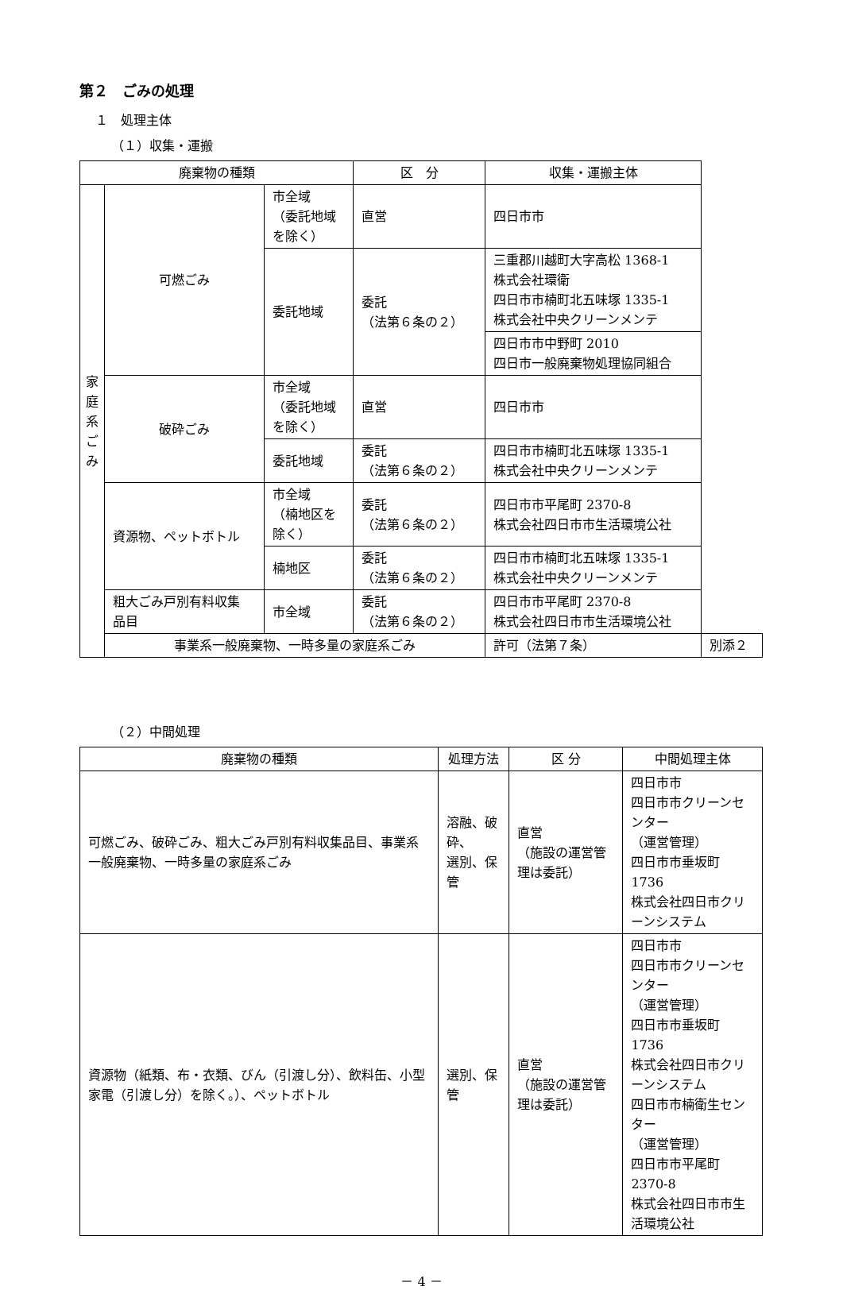第２　ごみの処理
１　処理主体
（１）収集・運搬
| 廃棄物の種類 | | | 区 分 | 収集・運搬主体 | |
| --- | --- | --- | --- | --- | --- |
| 家 庭 系 ご み | 可燃ごみ | 市全域 （委託地域 を除く） | 直営 | 四日市市 | |
| | | 委託地域 | 委託 （法第６条の２） | 三重郡川越町大字高松 1368-1 株式会社環衛 四日市市楠町北五味塚 1335-1 株式会社中央クリーンメンテ | |
| | | | | 四日市市中野町 2010 四日市一般廃棄物処理協同組合 | |
| | 破砕ごみ | 市全域 （委託地域 を除く） | 直営 | 四日市市 | |
| | | 委託地域 | 委託 （法第６条の２） | 四日市市楠町北五味塚 1335-1 株式会社中央クリーンメンテ | |
| | 資源物、ペットボトル | 市全域 （楠地区を 除く） | 委託 （法第６条の２） | 四日市市平尾町 2370-8 株式会社四日市市生活環境公社 | |
| | | 楠地区 | 委託 （法第６条の２） | 四日市市楠町北五味塚 1335-1 株式会社中央クリーンメンテ | |
| | 粗大ごみ戸別有料収集 品目 | 市全域 | 委託 （法第６条の２） | 四日市市平尾町 2370-8 株式会社四日市市生活環境公社 | |
| | 事業系一般廃棄物、一時多量の家庭系ごみ | | | 許可（法第７条） | 別添２ |
（２）中間処理
| 廃棄物の種類 | 処理方法 | 区 分 | 中間処理主体 |
| --- | --- | --- | --- |
| 可燃ごみ、破砕ごみ、粗大ごみ戸別有料収集品目、事業系一般廃棄物、一時多量の家庭系ごみ | 溶融、破砕、 選別、保管 | 直営 （施設の運営管理は委託） | 四日市市 四日市市クリーンセンター （運営管理） 四日市市垂坂町 1736 株式会社四日市クリーンシステム |
| 資源物（紙類、布・衣類、びん（引渡し分）、飲料缶、小型家電（引渡し分）を除く。）、ペットボトル | 選別、保管 | 直営 （施設の運営管理は委託） | 四日市市 四日市市クリーンセンター （運営管理） 四日市市垂坂町 1736 株式会社四日市クリーンシステム 四日市市楠衛生センター （運営管理） 四日市市平尾町 2370-8 株式会社四日市市生活環境公社 |
－ 4 －